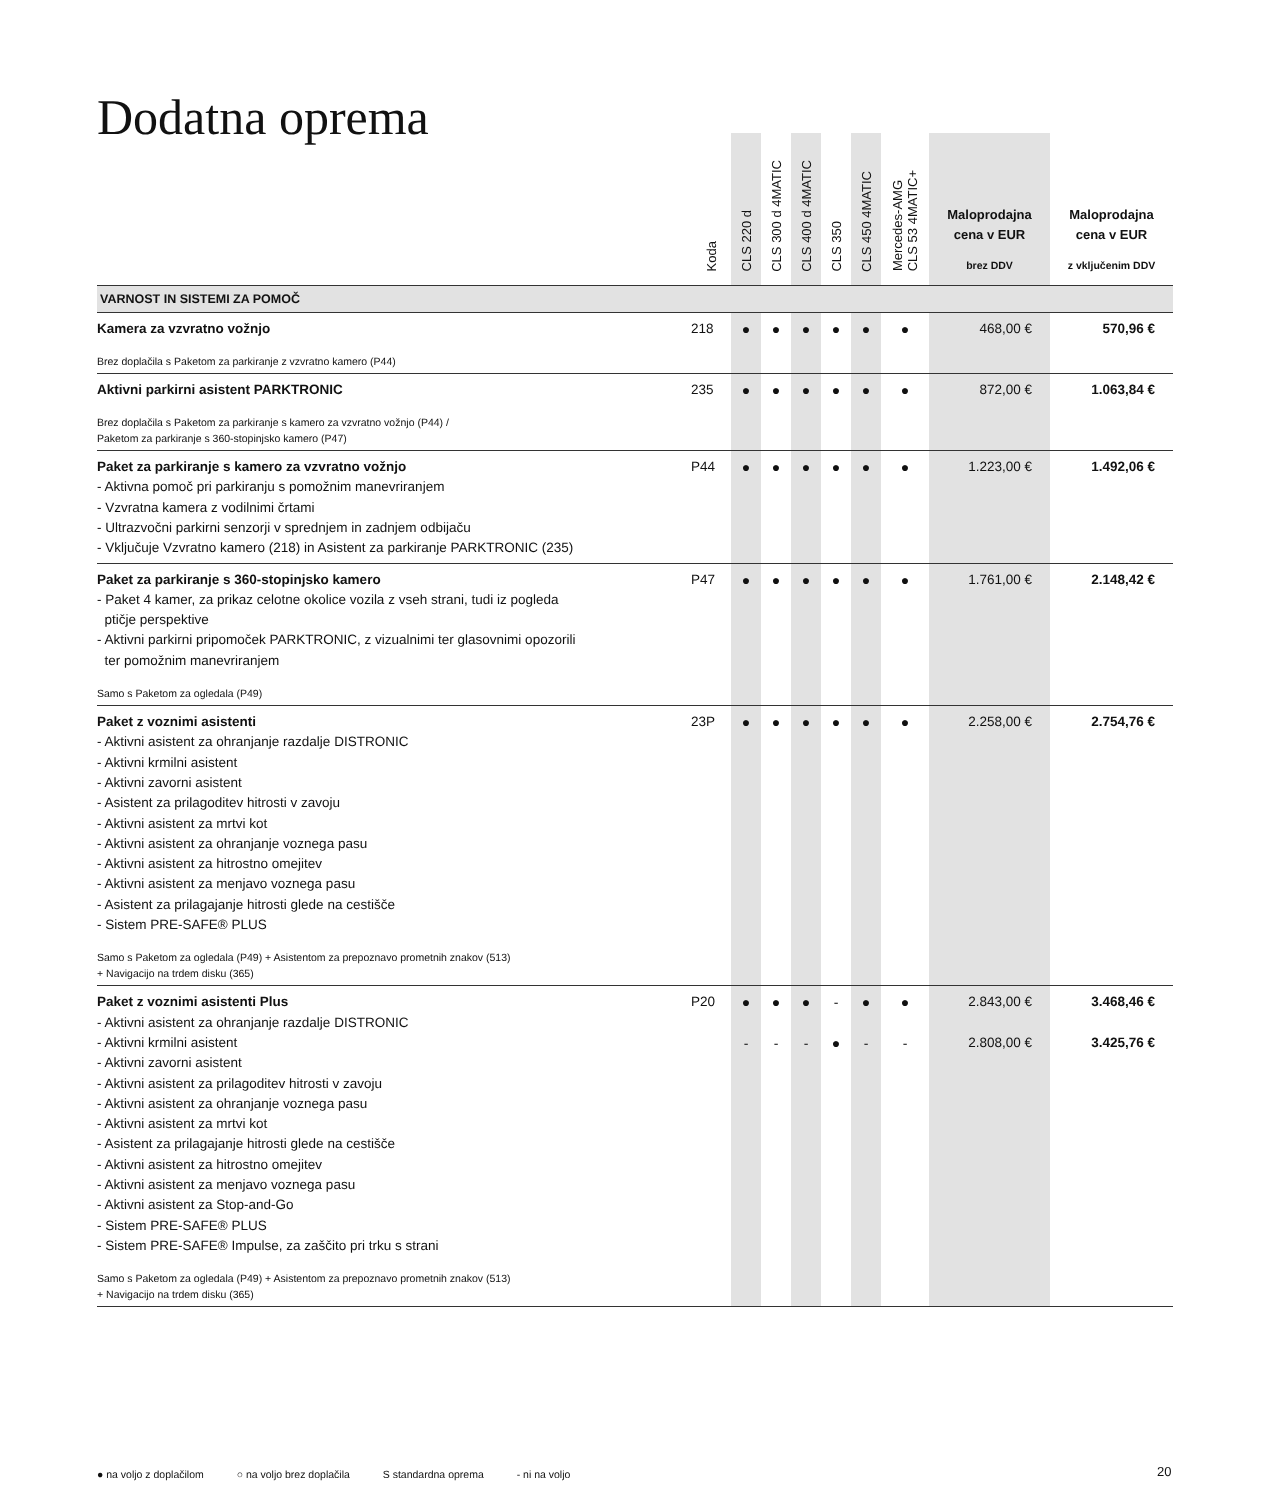Dodatna oprema
| | Koda | CLS 220 d | CLS 300 d 4MATIC | CLS 400 d 4MATIC | CLS 350 | CLS 450 4MATIC | Mercedes-AMG CLS 53 4MATIC+ | Maloprodajna cena v EUR brez DDV | Maloprodajna cena v EUR z vključenim DDV |
| --- | --- | --- | --- | --- | --- | --- | --- | --- | --- |
| VARNOST IN SISTEMI ZA POMOČ | | | | | | | | | |
| Kamera za vzvratno vožnjo Brez doplačila s Paketom za parkiranje z vzvratno kamero (P44) | 218 | ● | ● | ● | ● | ● | ● | 468,00 € | 570,96 € |
| Aktivni parkirni asistent PARKTRONIC Brez doplačila s Paketom za parkiranje s kamero za vzvratno vožnjo (P44) / Paketom za parkiranje s 360-stopinjsko kamero (P47) | 235 | ● | ● | ● | ● | ● | ● | 872,00 € | 1.063,84 € |
| Paket za parkiranje s kamero za vzvratno vožnjo - Aktivna pomoč pri parkiranju s pomožnim manevriranjem - Vzvratna kamera z vodilnimi črtami - Ultrazvočni parkirni senzorji v sprednjem in zadnjem odbijaču - Vključuje Vzvratno kamero (218) in Asistent za parkiranje PARKTRONIC (235) | P44 | ● | ● | ● | ● | ● | ● | 1.223,00 € | 1.492,06 € |
| Paket za parkiranje s 360-stopinjsko kamero - Paket 4 kamer, za prikaz celotne okolice vozila z vseh strani, tudi iz pogleda ptičje perspektive - Aktivni parkirni pripomoček PARKTRONIC, z vizualnimi ter glasovnimi opozorili ter pomožnim manevriranjem Samo s Paketom za ogledala (P49) | P47 | ● | ● | ● | ● | ● | ● | 1.761,00 € | 2.148,42 € |
| Paket z voznimi asistenti - Aktivni asistent za ohranjanje razdalje DISTRONIC - Aktivni krmilni asistent - Aktivni zavorni asistent - Asistent za prilagoditev hitrosti v zavoju - Aktivni asistent za mrtvi kot - Aktivni asistent za ohranjanje voznega pasu - Aktivni asistent za hitrostno omejitev - Aktivni asistent za menjavo voznega pasu - Asistent za prilagajanje hitrosti glede na cestišče - Sistem PRE-SAFE® PLUS Samo s Paketom za ogledala (P49) + Asistentom za prepoznavo prometnih znakov (513) + Navigacijo na trdem disku (365) | 23P | ● | ● | ● | ● | ● | ● | 2.258,00 € | 2.754,76 € |
| Paket z voznimi asistenti Plus - Aktivni asistent za ohranjanje razdalje DISTRONIC - Aktivni krmilni asistent - Aktivni zavorni asistent - Aktivni asistent za prilagoditev hitrosti v zavoju - Aktivni asistent za ohranjanje voznega pasu - Aktivni asistent za mrtvi kot - Asistent za prilagajanje hitrosti glede na cestišče - Aktivni asistent za hitrostno omejitev - Aktivni asistent za menjavo voznega pasu - Aktivni asistent za Stop-and-Go - Sistem PRE-SAFE® PLUS - Sistem PRE-SAFE® Impulse, za zaščito pri trku s strani Samo s Paketom za ogledala (P49) + Asistentom za prepoznavo prometnih znakov (513) + Navigacijo na trdem disku (365) | P20 | ● - | ● - | ● - | - ● | ● - | ● - | 2.843,00 € 2.808,00 € | 3.468,46 € 3.425,76 € |
● na voljo z doplačilom ○ na voljo brez doplačila S standardna oprema - ni na voljo
20